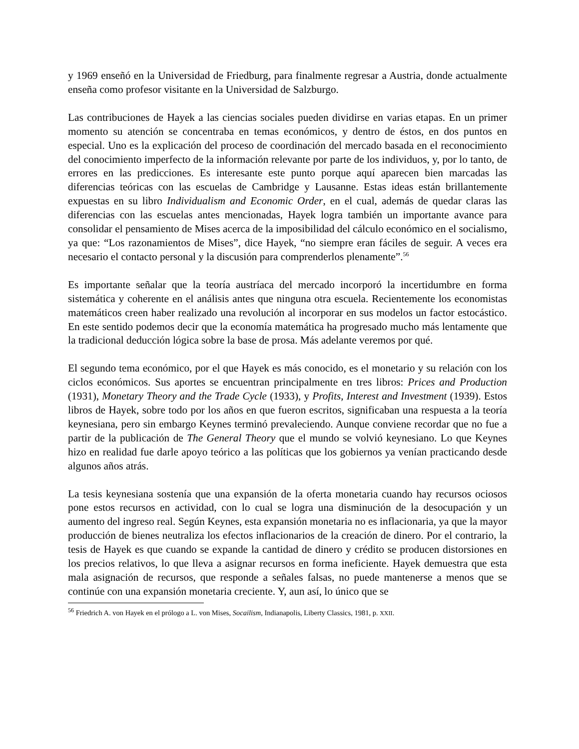y 1969 enseñó en la Universidad de Friedburg, para finalmente regresar a Austria, donde actualmente enseña como profesor visitante en la Universidad de Salzburgo.
Las contribuciones de Hayek a las ciencias sociales pueden dividirse en varias etapas. En un primer momento su atención se concentraba en temas económicos, y dentro de éstos, en dos puntos en especial. Uno es la explicación del proceso de coordinación del mercado basada en el reconocimiento del conocimiento imperfecto de la información relevante por parte de los individuos, y, por lo tanto, de errores en las predicciones. Es interesante este punto porque aquí aparecen bien marcadas las diferencias teóricas con las escuelas de Cambridge y Lausanne. Estas ideas están brillantemente expuestas en su libro Individualism and Economic Order, en el cual, además de quedar claras las diferencias con las escuelas antes mencionadas, Hayek logra también un importante avance para consolidar el pensamiento de Mises acerca de la imposibilidad del cálculo económico en el socialismo, ya que: “Los razonamientos de Mises”, dice Hayek, “no siempre eran fáciles de seguir. A veces era necesario el contacto personal y la discusión para comprenderlos plenamente”.<sup>56</sup>
Es importante señalar que la teoría austríaca del mercado incorporó la incertidumbre en forma sistemática y coherente en el análisis antes que ninguna otra escuela. Recientemente los economistas matemáticos creen haber realizado una revolución al incorporar en sus modelos un factor estocástico. En este sentido podemos decir que la economía matemática ha progresado mucho más lentamente que la tradicional deducción lógica sobre la base de prosa. Más adelante veremos por qué.
El segundo tema económico, por el que Hayek es más conocido, es el monetario y su relación con los ciclos económicos. Sus aportes se encuentran principalmente en tres libros: Prices and Production (1931), Monetary Theory and the Trade Cycle (1933), y Profits, Interest and Investment (1939). Estos libros de Hayek, sobre todo por los años en que fueron escritos, significaban una respuesta a la teoría keynesiana, pero sin embargo Keynes terminó prevaleciendo. Aunque conviene recordar que no fue a partir de la publicación de The General Theory que el mundo se volvió keynesiano. Lo que Keynes hizo en realidad fue darle apoyo teórico a las políticas que los gobiernos ya venían practicando desde algunos años atrás.
La tesis keynesiana sostenía que una expansión de la oferta monetaria cuando hay recursos ociosos pone estos recursos en actividad, con lo cual se logra una disminución de la desocupación y un aumento del ingreso real. Según Keynes, esta expansión monetaria no es inflacionaria, ya que la mayor producción de bienes neutraliza los efectos inflacionarios de la creación de dinero. Por el contrario, la tesis de Hayek es que cuando se expande la cantidad de dinero y crédito se producen distorsiones en los precios relativos, lo que lleva a asignar recursos en forma ineficiente. Hayek demuestra que esta mala asignación de recursos, que responde a señales falsas, no puede mantenerse a menos que se continúe con una expansión monetaria creciente. Y, aun así, lo único que se
<sup>56</sup> Friedrich A. von Hayek en el prólogo a L. von Mises, Socailism, Indianapolis, Liberty Classics, 1981, p. XXII.